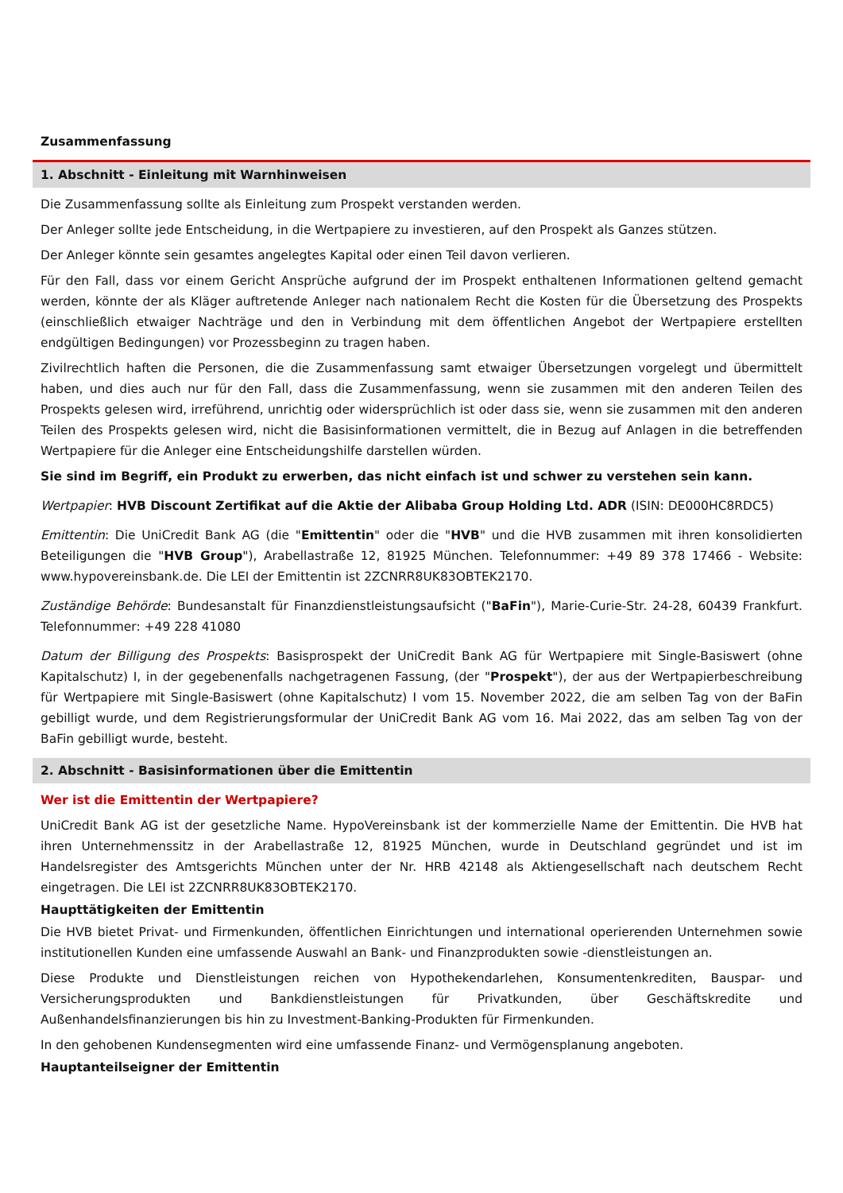Zusammenfassung
1. Abschnitt - Einleitung mit Warnhinweisen
Die Zusammenfassung sollte als Einleitung zum Prospekt verstanden werden.
Der Anleger sollte jede Entscheidung, in die Wertpapiere zu investieren, auf den Prospekt als Ganzes stützen.
Der Anleger könnte sein gesamtes angelegtes Kapital oder einen Teil davon verlieren.
Für den Fall, dass vor einem Gericht Ansprüche aufgrund der im Prospekt enthaltenen Informationen geltend gemacht werden, könnte der als Kläger auftretende Anleger nach nationalem Recht die Kosten für die Übersetzung des Prospekts (einschließlich etwaiger Nachträge und den in Verbindung mit dem öffentlichen Angebot der Wertpapiere erstellten endgültigen Bedingungen) vor Prozessbeginn zu tragen haben.
Zivilrechtlich haften die Personen, die die Zusammenfassung samt etwaiger Übersetzungen vorgelegt und übermittelt haben, und dies auch nur für den Fall, dass die Zusammenfassung, wenn sie zusammen mit den anderen Teilen des Prospekts gelesen wird, irreführend, unrichtig oder widersprüchlich ist oder dass sie, wenn sie zusammen mit den anderen Teilen des Prospekts gelesen wird, nicht die Basisinformationen vermittelt, die in Bezug auf Anlagen in die betreffenden Wertpapiere für die Anleger eine Entscheidungshilfe darstellen würden.
Sie sind im Begriff, ein Produkt zu erwerben, das nicht einfach ist und schwer zu verstehen sein kann.
Wertpapier: HVB Discount Zertifikat auf die Aktie der Alibaba Group Holding Ltd. ADR (ISIN: DE000HC8RDC5)
Emittentin: Die UniCredit Bank AG (die "Emittentin" oder die "HVB" und die HVB zusammen mit ihren konsolidierten Beteiligungen die "HVB Group"), Arabellastraße 12, 81925 München. Telefonnummer: +49 89 378 17466 - Website: www.hypovereinsbank.de. Die LEI der Emittentin ist 2ZCNRR8UK83OBTEK2170.
Zuständige Behörde: Bundesanstalt für Finanzdienstleistungsaufsicht ("BaFin"), Marie-Curie-Str. 24-28, 60439 Frankfurt. Telefonnummer: +49 228 41080
Datum der Billigung des Prospekts: Basisprospekt der UniCredit Bank AG für Wertpapiere mit Single-Basiswert (ohne Kapitalschutz) I, in der gegebenenfalls nachgetragenen Fassung, (der "Prospekt"), der aus der Wertpapierbeschreibung für Wertpapiere mit Single-Basiswert (ohne Kapitalschutz) I vom 15. November 2022, die am selben Tag von der BaFin gebilligt wurde, und dem Registrierungsformular der UniCredit Bank AG vom 16. Mai 2022, das am selben Tag von der BaFin gebilligt wurde, besteht.
2. Abschnitt - Basisinformationen über die Emittentin
Wer ist die Emittentin der Wertpapiere?
UniCredit Bank AG ist der gesetzliche Name. HypoVereinsbank ist der kommerzielle Name der Emittentin. Die HVB hat ihren Unternehmenssitz in der Arabellastraße 12, 81925 München, wurde in Deutschland gegründet und ist im Handelsregister des Amtsgerichts München unter der Nr. HRB 42148 als Aktiengesellschaft nach deutschem Recht eingetragen. Die LEI ist 2ZCNRR8UK83OBTEK2170.
Haupttätigkeiten der Emittentin
Die HVB bietet Privat- und Firmenkunden, öffentlichen Einrichtungen und international operierenden Unternehmen sowie institutionellen Kunden eine umfassende Auswahl an Bank- und Finanzprodukten sowie -dienstleistungen an.
Diese Produkte und Dienstleistungen reichen von Hypothekendarlehen, Konsumentenkrediten, Bauspar- und Versicherungsprodukten und Bankdienstleistungen für Privatkunden, über Geschäftskredite und Außenhandelsfinanzierungen bis hin zu Investment-Banking-Produkten für Firmenkunden.
In den gehobenen Kundensegmenten wird eine umfassende Finanz- und Vermögensplanung angeboten.
Hauptanteilseigner der Emittentin